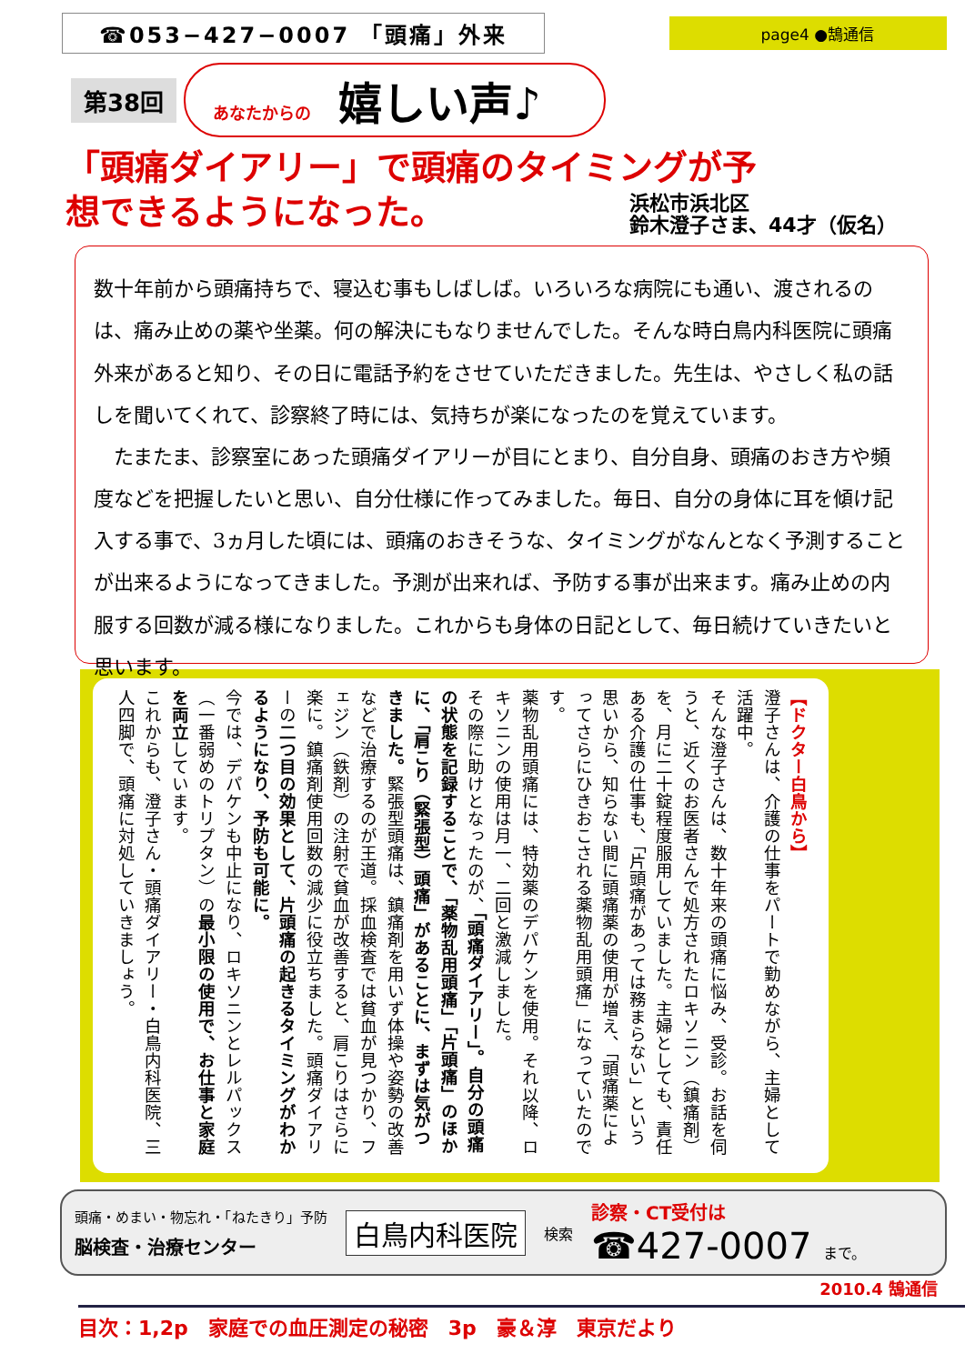☎053−427−0007 「頭痛」外来
page4 ●鵠通信
第38回
あなたからの 嬉しい声♪
「頭痛ダイアリー」で頭痛のタイミングが予想できるようになった。
浜松市浜北区
鈴木澄子さま、44才（仮名）
数十年前から頭痛持ちで、寝込む事もしばしば。いろいろな病院にも通い、渡されるのは、痛み止めの薬や坐薬。何の解決にもなりませんでした。そんな時白鳥内科医院に頭痛外来があると知り、その日に電話予約をさせていただきました。先生は、やさしく私の話しを聞いてくれて、診察終了時には、気持ちが楽になったのを覚えています。
　たまたま、診察室にあった頭痛ダイアリーが目にとまり、自分自身、頭痛のおき方や頻度などを把握したいと思い、自分仕様に作ってみました。毎日、自分の身体に耳を傾け記入する事で、3ヵ月した頃には、頭痛のおきそうな、タイミングがなんとなく予測することが出来るようになってきました。予測が出来れば、予防する事が出来ます。痛み止めの内服する回数が減る様になりました。これからも身体の日記として、毎日続けていきたいと思います。
【ドクター白鳥から】
澄子さんは、介護の仕事をパートで勤めながら、主婦として活躍中。
そんな澄子さんは、数十年来の頭痛に悩み、受診。お話を伺うと、近くのお医者さんで処方されたロキソニン（鎮痛剤）を、月に二十錠程度服用していました。主婦としても、責任ある介護の仕事も、「片頭痛があっては務まらない」という思いから、知らない間に頭痛薬の使用が増え、「頭痛薬によってさらにひきおこされる薬物乱用頭痛」になっていたのです。
薬物乱用頭痛には、特効薬のデパケンを使用。それ以降、ロキソニンの使用は月一、二回と激減しました。
その際に助けとなったのが、「頭痛ダイアリー」。自分の頭痛の状態を記録することで、「薬物乱用頭痛」「片頭痛」のほかに、「肩こり（緊張型）頭痛」があることに、まずは気がつきました。緊張型頭痛は、鎮痛剤を用いず体操や姿勢の改善などで治療するのが王道。採血検査では貧血が見つかり、フェジン（鉄剤）の注射で貧血が改善すると、肩こりはさらに楽に。鎮痛剤使用回数の減少に役立ちました。頭痛ダイアリーの二つ目の効果として、片頭痛の起きるタイミングがわかるようになり、予防も可能に。
今では、デパケンも中止になり、ロキソニンとレルパックス（一番弱めのトリプタン）の最小限の使用で、お仕事と家庭を両立しています。
これからも、澄子さん・頭痛ダイアリー・白鳥内科医院、三人四脚で、頭痛に対処していきましょう。
頭痛・めまい・物忘れ・「ねたきり」予防
脳検査・治療センター
白鳥内科医院
検索
診察・CT受付は
☎427-0007 まで。
2010.4 鵠通信
目次：1,2p　家庭での血圧測定の秘密　3p　豪＆淳　東京だより